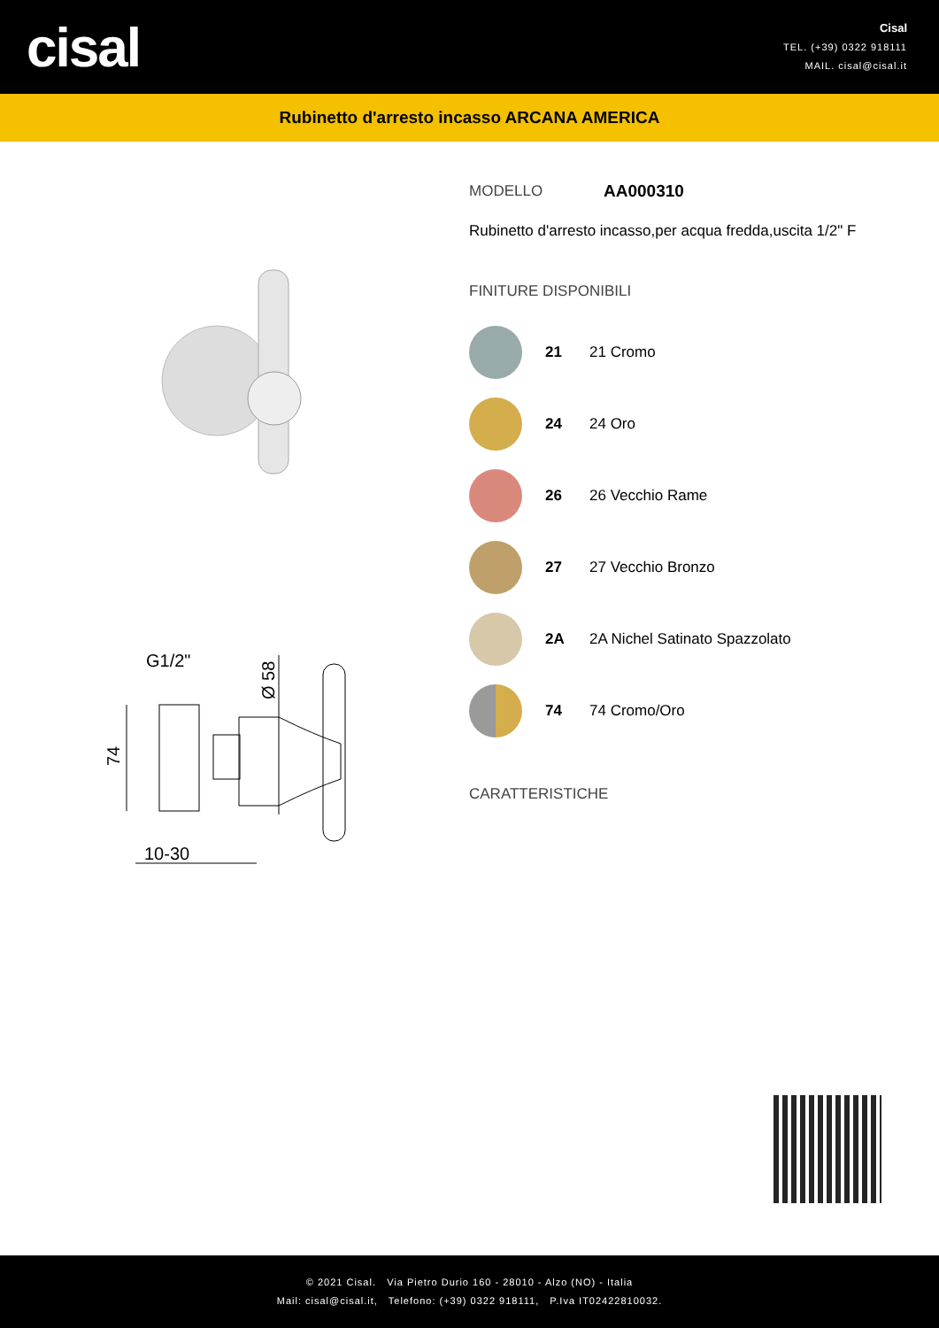cisal
Cisal
TEL. (+39) 0322 918111
MAIL. cisal@cisal.it
Rubinetto d'arresto incasso ARCANA AMERICA
G1/2"
74
Ø 58
10-30
MODELLO AA000310
Rubinetto d'arresto incasso,per acqua fredda,uscita 1/2" F
FINITURE DISPONIBILI
21 21 Cromo
24 24 Oro
26 26 Vecchio Rame
27 27 Vecchio Bronzo
2A 2A Nichel Satinato Spazzolato
74 74 Cromo/Oro
CARATTERISTICHE
© 2021 Cisal. Via Pietro Durio 160 - 28010 - Alzo (NO) - Italia
Mail: cisal@cisal.it, Telefono: (+39) 0322 918111, P.Iva IT02422810032.